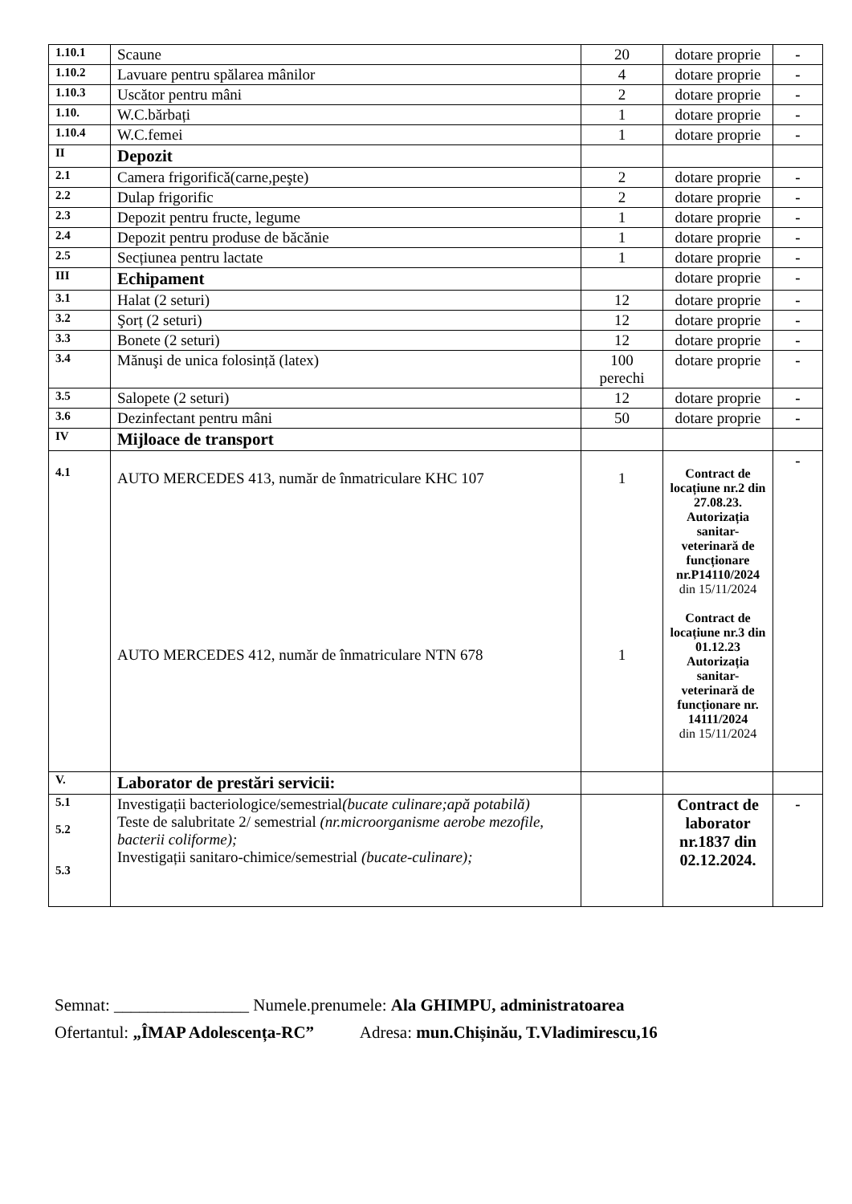| 1.10.1 | Scaune | 20 | dotare proprie | - |
| 1.10.2 | Lavuare pentru spălarea mânilor | 4 | dotare proprie | - |
| 1.10.3 | Uscător pentru mâni | 2 | dotare proprie | - |
| 1.10. | W.C.bărbați | 1 | dotare proprie | - |
| 1.10.4 | W.C.femei | 1 | dotare proprie | - |
| II | Depozit | | | |
| 2.1 | Camera frigorifică(carne,peşte) | 2 | dotare proprie | - |
| 2.2 | Dulap frigorific | 2 | dotare proprie | - |
| 2.3 | Depozit pentru fructe, legume | 1 | dotare proprie | - |
| 2.4 | Depozit pentru produse de băcănie | 1 | dotare proprie | - |
| 2.5 | Secțiunea pentru lactate | 1 | dotare proprie | - |
| III | Echipament | | dotare proprie | - |
| 3.1 | Halat (2 seturi) | 12 | dotare proprie | - |
| 3.2 | Şorț (2 seturi) | 12 | dotare proprie | - |
| 3.3 | Bonete (2 seturi) | 12 | dotare proprie | - |
| 3.4 | Mănuşi de unica folosință (latex) | 100 perechi | dotare proprie | - |
| 3.5 | Salopete (2 seturi) | 12 | dotare proprie | - |
| 3.6 | Dezinfectant pentru mâni | 50 | dotare proprie | - |
| IV | Mijloace de transport | | | |
| 4.1 | AUTO MERCEDES 413, număr de înmatriculare KHC 107 AUTO MERCEDES 412, număr de înmatriculare NTN 678 | 1 1 | Contract de locațiune nr.2 din 27.08.23. Autorizația sanitar-veterinară de funcționare nr.P14110/2024 din 15/11/2024 Contract de locațiune nr.3 din 01.12.23 Autorizația sanitar-veterinară de funcționare nr. 14111/2024 din 15/11/2024 | - |
| V. | Laborator de prestări servicii: | | | |
| 5.1 5.2 5.3 | Investigații bacteriologice/semestrial (bucate culinare;apă potabilă) Teste de salubritate 2/ semestrial (nr.microorganisme aerobe mezofile, bacterii coliforme); Investigații sanitaro-chimice/semestrial (bucate-culinare); | | Contract de laborator nr.1837 din 02.12.2024. | - |
Semnat: ________________ Numele.prenumele: Ala GHIMPU, administratoarea
Ofertantul: „ÎMAP Adolescența-RC” Adresa: mun.Chișinău, T.Vladimirescu,16